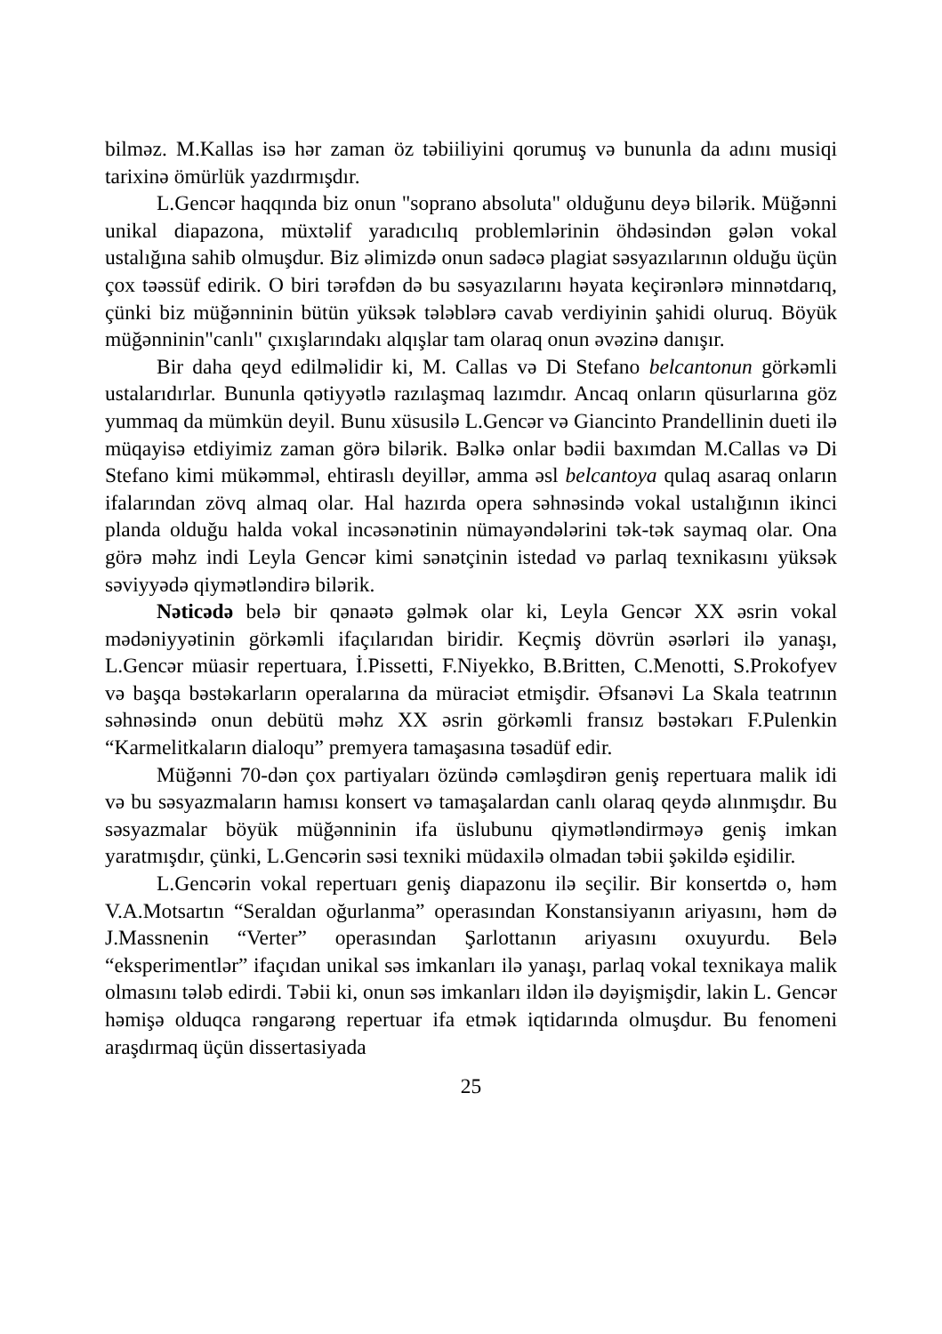bilməz. M.Kallas isə hər zaman öz təbiiliyini qorumuş və bununla da adını musiqi tarixinə ömürlük yazdırmışdır.
L.Gencər haqqında biz onun "soprano absoluta" olduğunu deyə bilərik. Müğənni unikal diapazona, müxtəlif yaradıcılıq problemlərinin öhdəsindən gələn vokal ustalığına sahib olmuşdur. Biz əlimizdə onun sadəcə plagiat səsyazılarının olduğu üçün çox təəssüf edirik. O biri tərəfdən də bu səsyazılarını həyata keçirənlərə minnətdarıq, çünki biz müğənninin bütün yüksək tələblərə cavab verdiyinin şahidi oluruq. Böyük müğənninin"canlı" çıxışlarındakı alqışlar tam olaraq onun əvəzinə danışır.
Bir daha qeyd edilməlidir ki, M. Callas və Di Stefano belcantonun görkəmli ustalarıdırlar. Bununla qətiyyətlə razılaşmaq lazımdır. Ancaq onların qüsurlarına göz yummaq da mümkün deyil. Bunu xüsusilə L.Gencər və Giancinto Prandellinin dueti ilə müqayisə etdiyimiz zaman görə bilərik. Bəlkə onlar bədii baxımdan M.Callas və Di Stefano kimi mükəmməl, ehtiraslı deyillər, amma əsl belcantoya qulaq asaraq onların ifalarından zövq almaq olar. Hal hazırda opera səhnəsində vokal ustalığının ikinci planda olduğu halda vokal incəsənətinin nümayəndələrini tək-tək saymaq olar. Ona görə məhz indi Leyla Gencər kimi sənətçinin istedad və parlaq texnikasını yüksək səviyyədə qiymətləndirə bilərik.
Nəticədə belə bir qənaətə gəlmək olar ki, Leyla Gencər XX əsrin vokal mədəniyyətinin görkəmli ifaçılarıdan biridir. Keçmiş dövrün əsərləri ilə yanaşı, L.Gencər müasir repertuara, İ.Pissetti, F.Niyekko, B.Britten, C.Menotti, S.Prokofyev və başqa bəstəkarların operalarına da müraciət etmişdir. Əfsanəvi La Skala teatrının səhnəsində onun debütü məhz XX əsrin görkəmli fransız bəstəkarı F.Pulenkin “Karmelitkaların dialoqu” premyera tamaşasına təsadüf edir.
Müğənni 70-dən çox partiyaları özündə cəmləşdirən geniş repertuara malik idi və bu səsyazmaların hamısı konsert və tamaşalardan canlı olaraq qeydə alınmışdır. Bu səsyazmalar böyük müğənninin ifa üslubunu qiymətləndirməyə geniş imkan yaratmışdır, çünki, L.Gencərin səsi texniki müdaxilə olmadan təbii şəkildə eşidilir.
L.Gencərin vokal repertuarı geniş diapazonu ilə seçilir. Bir konsertdə o, həm V.A.Motsartın “Seraldan oğurlanma” operasından Konstansiyanın ariyasını, həm də J.Massnenin “Verter” operasından Şarlottanın ariyasını oxuyurdu. Belə “eksperimentlər” ifaçıdan unikal səs imkanları ilə yanaşı, parlaq vokal texnikaya malik olmasını tələb edirdi. Təbii ki, onun səs imkanları ildən ilə dəyişmişdir, lakin L. Gencər həmişə olduqca rəngarəng repertuar ifa etmək iqtidarında olmuşdur. Bu fenomeni araşdırmaq üçün dissertasiyada
25